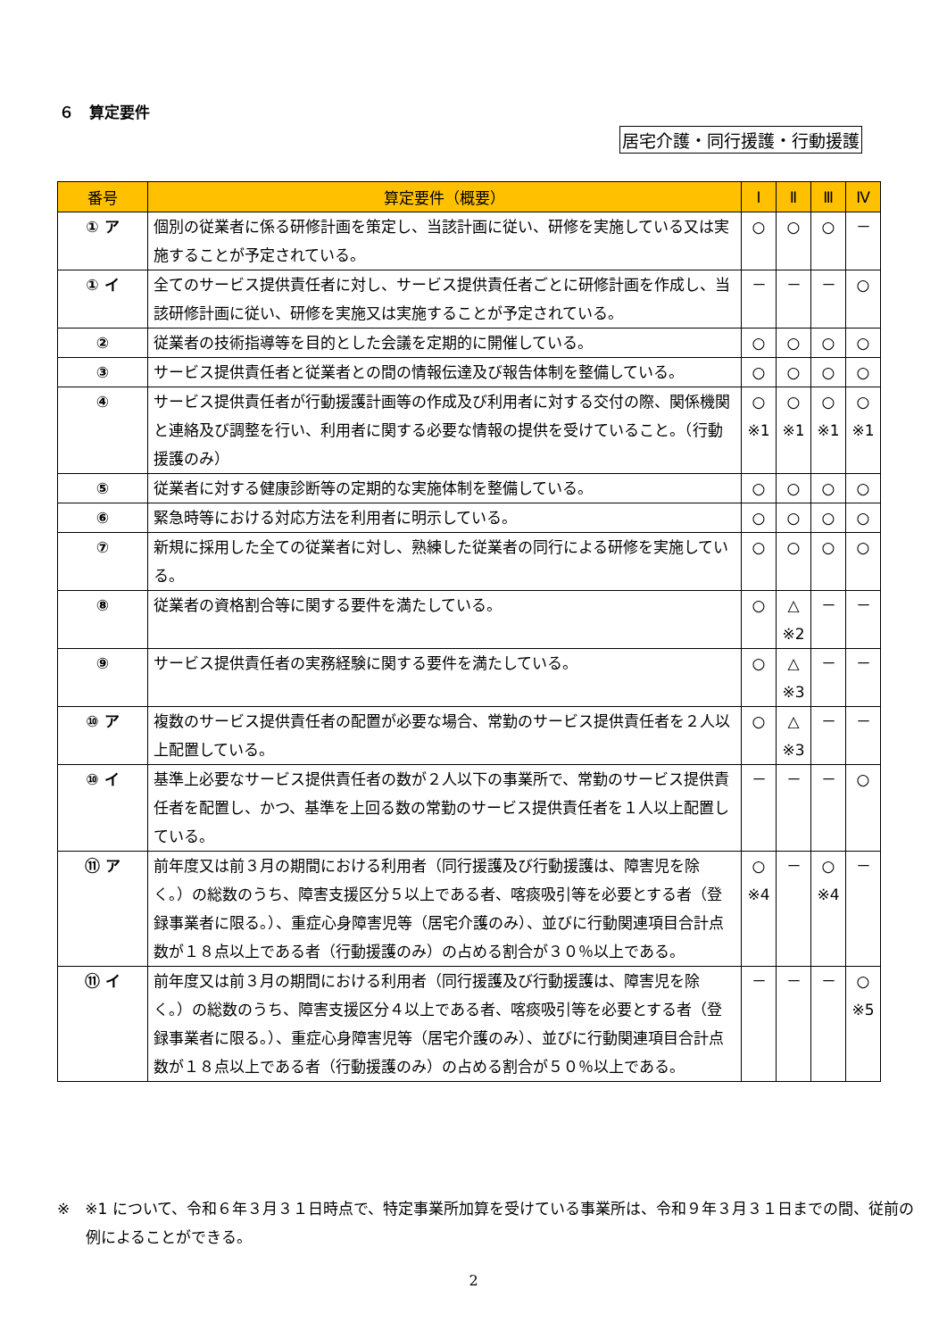６　算定要件
居宅介護・同行援護・行動援護
| 番号 | 算定要件（概要） | Ⅰ | Ⅱ | Ⅲ | Ⅳ |
| --- | --- | --- | --- | --- | --- |
| ① ア | 個別の従業者に係る研修計画を策定し、当該計画に従い、研修を実施している又は実施することが予定されている。 | ○ | ○ | ○ | － |
| ① イ | 全てのサービス提供責任者に対し、サービス提供責任者ごとに研修計画を作成し、当該研修計画に従い、研修を実施又は実施することが予定されている。 | － | － | － | ○ |
| ② | 従業者の技術指導等を目的とした会議を定期的に開催している。 | ○ | ○ | ○ | ○ |
| ③ | サービス提供責任者と従業者との間の情報伝達及び報告体制を整備している。 | ○ | ○ | ○ | ○ |
| ④ | サービス提供責任者が行動援護計画等の作成及び利用者に対する交付の際、関係機関と連絡及び調整を行い、利用者に関する必要な情報の提供を受けていること。（行動援護のみ） | ○ ※1 | ○ ※1 | ○ ※1 | ○ ※1 |
| ⑤ | 従業者に対する健康診断等の定期的な実施体制を整備している。 | ○ | ○ | ○ | ○ |
| ⑥ | 緊急時等における対応方法を利用者に明示している。 | ○ | ○ | ○ | ○ |
| ⑦ | 新規に採用した全ての従業者に対し、熟練した従業者の同行による研修を実施している。 | ○ | ○ | ○ | ○ |
| ⑧ | 従業者の資格割合等に関する要件を満たしている。 | ○ | △ ※2 | － | － |
| ⑨ | サービス提供責任者の実務経験に関する要件を満たしている。 | ○ | △ ※3 | － | － |
| ⑩ ア | 複数のサービス提供責任者の配置が必要な場合、常勤のサービス提供責任者を２人以上配置している。 | ○ | △ ※3 | － | － |
| ⑩ イ | 基準上必要なサービス提供責任者の数が２人以下の事業所で、常勤のサービス提供責任者を配置し、かつ、基準を上回る数の常勤のサービス提供責任者を１人以上配置している。 | － | － | － | ○ |
| ⑪ ア | 前年度又は前３月の期間における利用者（同行援護及び行動援護は、障害児を除く。）の総数のうち、障害支援区分５以上である者、喀痰吸引等を必要とする者（登録事業者に限る。）、重症心身障害児等（居宅介護のみ）、並びに行動関連項目合計点数が１８点以上である者（行動援護のみ）の占める割合が３０％以上である。 | ○ ※4 | － | ○ ※4 | － |
| ⑪ イ | 前年度又は前３月の期間における利用者（同行援護及び行動援護は、障害児を除く。）の総数のうち、障害支援区分４以上である者、喀痰吸引等を必要とする者（登録事業者に限る。）、重症心身障害児等（居宅介護のみ）、並びに行動関連項目合計点数が１８点以上である者（行動援護のみ）の占める割合が５０％以上である。 | － | － | － | ○ ※5 |
※　※1 について、令和６年３月３１日時点で、特定事業所加算を受けている事業所は、令和９年３月３１日までの間、従前の例によることができる。
2